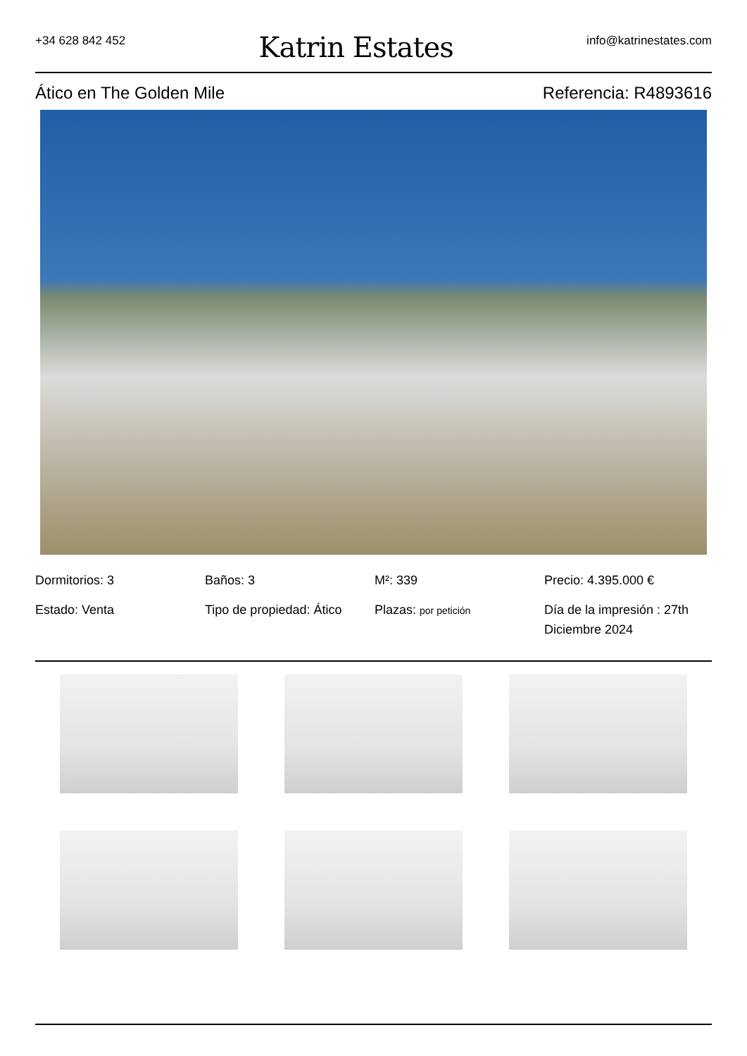+34 628 842 452
Katrin Estates
info@katrinestates.com
Ático en The Golden Mile Referencia: R4893616
Dormitorios: 3
Baños: 3
M²: 339
Precio: 4.395.000 €
Estado: Venta
Tipo de propiedad: Ático
Plazas: por petición
Día de la impresión : 27th Diciembre 2024